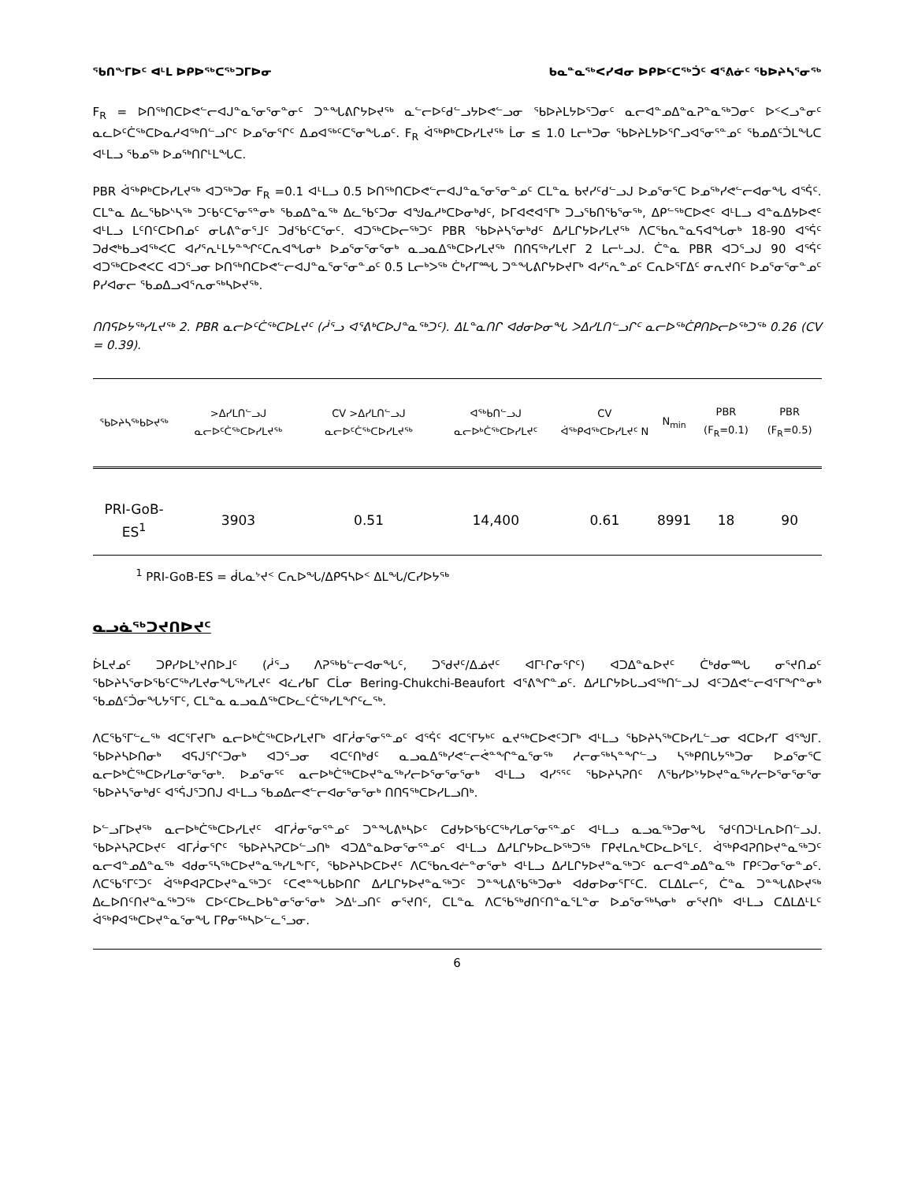ᖃᑎᖕᒥᐅᑦ ᐊᒻᒪ ᐅᑭᐅᖅᑕᖅᑐᒥᐅᓂ ᑲᓇᓐᓇᖅᐸᓯᐊᓂ ᐅᑭᐅᑦᑕᖅᑑᑦ ᐊᕐᕕᓃᑦ ᖃᐅᔨᓴᕐᓂᖅ
F<sub>R</sub> = ᐅᑎᖅᑎᑕᐅᕙᓪᓕᐊᒍᓐᓇᕐᓂᕐᓂᓐᓂᑦ ᑐᓐᖓᕕᒋᔭᐅᔪᖅ ᓇᓪᓕᐅᑦᑯᓪᓗᔭᐅᕙᓪᓗᓂ ᖃᐅᔨᒪᔭᐅᕐᑐᓂᑦ ᓇᓕᐊᓐᓄᐃᓐᓇᕈᓐᓇᖅᑐᓂᑦ ᐅᑉᐸᓗᓐᓂᑦ ᓇᓚᐅᑦᑖᖅᑕᐅᓇᓱᐊᖅᑎᓪᓗᒋᑦ ᐅᓄᕐᓂᕐᒋᑦ ᐃᓄᐊᕐᒃᑦᑕᕐᓂᖓᓄᑦ. F<sub>R</sub> ᐋᖅᑭᒃᑕᐅᓯᒪᔪᖅ ᒫᓂ ≤ 1.0 ᒪᓕᒃᑐᓂ ᖃᐅᔨᒪᔭᐅᕐᒋᓗᐊᕐᓂᕐᓐᓄᑦ ᖃᓄᐃᑦᑑᒪᖓᑕ ᐊᒻᒪᓗ ᖃᓄᖅ ᐅᓄᖅᑎᒋᒻᒪᖓᑕ.
PBR ᐋᖅᑭᒃᑕᐅᓯᒪᔪᖅ ᐊᑐᖅᑐᓂ F<sub>R</sub> =0.1 ᐊᒻᒪᓗ 0.5 ᐅᑎᖅᑎᑕᐅᕙᓪᓕᐊᒍᓐᓇᕐᓂᕐᓂᓐᓄᑦ ᑕᒪᓐᓇ ᑲᔪᓯᑦᑯᓪᓗᒍ ᐅᓄᕐᓂᕐᑕ ᐅᓄᖅᓯᕙᓪᓕᐊᓂᖓ ᐊᕐᕌᑦ. ᑕᒪᓐᓇ ᐃᓚᖃᐅᔅᓴᖅ ᑐᑦᑲᑦᑕᕐᓂᕐᓐᓂᒃ ᖃᓄᐃᓐᓇᖅ ᐃᓚᖃᑦᑐᓂ ᐊᖑᓇᓱᒃᑕᐅᓂᒃᑯᑦ, ᐅᒥᐊᕙᐊᕐᒥᒃ ᑐᓗᖃᑎᖃᕐᓂᖅ, ᐃᑭᓪᖅᑕᐅᕙᑦ ᐊᒻᒪᓗ ᐊᓐᓇᐃᔭᐅᕙᑦ ᐊᒻᒪᓗ ᒪᑦᑎᑦᑕᐅᑎᓄᑦ ᓂᒐᕕᓐᓂᕐᒧᑦ ᑐᑯᖃᑦᑕᕐᓂᑦ. ᐊᑐᖅᑕᐅᓕᖅᑐᑦ PBR ᖃᐅᔨᓴᕐᓂᒃᑯᑦ ᐃᓱᒪᒋᔭᐅᓯᒪᔪᖅ ᐱᑕᖃᕆᓐᓇᕋᐊᖓᓂᒃ 18-90 ᐊᕐᕌᑦ ᑐᑯᕙᒃᑲᓗᐊᖅᐸᑕ ᐊᓯᕐᕆᒻᒪᔭᓐᖏᑦᑕᕆᐊᖓᓂᒃ ᐅᓄᕐᓂᕐᓂᕐᓂᒃ ᓇᓗᓇᐃᖅᑕᐅᓯᒪᔪᖅ ᑎᑎᕋᖅᓯᒪᔪᒥ 2 ᒪᓕᒡᓗᒍ. ᑖᓐᓇ PBR ᐊᑐᕐᓗᒍ 90 ᐊᕐᕌᑦ ᐊᑐᖅᑕᐅᕙᐸᑕ ᐊᑐᕐᓗᓂ ᐅᑎᖅᑎᑕᐅᕙᓪᓕᐊᒍᓐᓇᕐᓂᕐᓂᓐᓄᑦ 0.5 ᒪᓕᒃᐳᖅ ᑖᒃᓯᒥᙵ ᑐᓐᖓᕕᒋᔭᐅᔪᒥᒃ ᐊᓯᕐᕆᓐᓄᑦ ᑕᕆᐅᕐᒥᐃᑦ ᓂᕆᔪᑎᑦ ᐅᓄᕐᓂᕐᓂᓐᓄᑦ ᑭᓯᐊᓂᓕ ᖃᓄᐃᓗᐊᕐᕆᓂᖅᓴᐅᔪᖅ.
ᑎᑎᕋᐅᔭᖅᓯᒪᔪᖅ 2. PBR ᓇᓕᐅᑦᑖᖅᑕᐅᒪᔪᑦ (ᓲᕐᓗ ᐊᕐᕕᒃᑕᐅᒍᓐᓇᖅᑐᑦ). ᐃᒪᓐᓇᑎᒋ ᐊᑯᓂᐅᓂᖓ ᐳᐃᓯᒪᑎᓪᓗᒋᑦ ᓇᓕᐅᖅᑖᑭᑎᐅᓕᐅᖅᑐᖅ 0.26 (CV = 0.39).
| ᖃᐅᔨᓴᖅᑲᐅᔪᖅ | >ᐃᓯᒪᑎᓪᓗᒍ ᓇᓕᐅᑦᑖᖅᑕᐅᓯᒪᔪᖅ | CV >ᐃᓯᒪᑎᓪᓗᒍ ᓇᓕᐅᑦᑖᖅᑕᐅᓯᒪᔪᖅ | ᐊᖅᑲᑎᓪᓗᒍ ᓇᓕᐅᒃᑖᖅᑕᐅᓯᒪᔪᑦ | CV ᐋᖅᑭᐊᖅᑕᐅᓯᒪᔪᑦ N | N<sub>min</sub> | PBR (F<sub>R</sub>=0.1) | PBR (F<sub>R</sub>=0.5) |
| --- | --- | --- | --- | --- | --- | --- | --- |
| PRI-GoB-ES<sup>1</sup> | 3903 | 0.51 | 14,400 | 0.61 | 8991 | 18 | 90 |
<sup>1</sup> PRI-GoB-ES = ᑰᒐᓇᔾᔪᑉ ᑕᕆᐅᖓ/ᐃᑭᕋᓴᐅᑉ ᐃᒪᖓ/ᑕᓯᐅᔭᖅ
ᓇᓗᓈᖅᑐᔪᑎᐅᔪᑦ
ᐆᒪᔪᓄᑦ ᑐᑭᓯᐅᒪᔾᔪᑎᐅᒧᑦ (ᓲᕐᓗ ᐱᕈᖅᑲᓪᓕᐊᓂᖓᑦ, ᑐᖁᔪᑦ/ᐃᓅᔪᑦ ᐊᒥᒻᒋᓂᕐᒋᑦ) ᐊᑐᐃᓐᓇᐅᔪᑦ ᑖᒃᑯᓂᙵ ᓂᕐᔪᑎᓄᑦ ᖃᐅᔨᓴᕐᓂᐅᖃᑦᑕᖅᓯᒪᔪᓂᖓᖅᓯᒪᔪᑦ ᐊᓛᓯᑲᒥ ᑕᒫᓂ Bering-Chukchi-Beaufort ᐊᕐᕕᖏᓐᓄᑦ. ᐃᓱᒪᒋᔭᐅᒐᓗᐊᖅᑎᓪᓗᒍ ᐊᑦᑐᐃᕙᓪᓕᐊᕐᒥᖏᓐᓂᒃ ᖃᓄᐃᑦᑑᓂᖓᔭᕐᒥᑦ, ᑕᒪᓐᓇ ᓇᓗᓇᐃᖅᑕᐅᓚᑦᑖᖅᓯᒪᖏᑦᓚᖅ.
ᐱᑕᖃᕐᒥᓪᓚᖅ ᐊᑕᕐᒥᔪᒥᒃ ᓇᓕᐅᒃᑖᖅᑕᐅᓯᒪᔪᒥᒃ ᐊᒥᓲᓂᕐᓂᕐᓐᓄᑦ ᐊᕐᕌᑦ ᐊᑕᕐᒥᔭᒃᑦ ᓇᔪᖅᑕᐅᕙᑦᑐᒥᒃ ᐊᒻᒪᓗ ᖃᐅᔨᓴᖅᑕᐅᓯᒪᓪᓗᓂ ᐊᑕᐅᓯᒥ ᐊᕐᖑᒥ. ᖃᐅᔨᓴᐅᑎᓂᒃ ᐊᕋᒍᕐᒋᑦᑐᓂᒃ ᐊᑐᕐᓗᓂ ᐊᑕᑦᑎᒃᑯᑦ ᓇᓗᓇᐃᖅᓯᕙᓪᓕᕚᓐᖏᓐᓇᕐᓂᖅ ᓱᓕᓂᖅᓴᓐᖏᓪᓗ ᓴᖅᑭᑎᒐᔭᖅᑐᓂ ᐅᓄᕐᓂᕐᑕ ᓇᓕᐅᒃᑖᖅᑕᐅᓯᒪᓂᕐᓂᕐᓂᒃ. ᐅᓄᕐᓂᕐᑦ ᓇᓕᐅᒃᑖᖅᑕᐅᔪᓐᓇᖅᓯᓕᐅᕐᓂᕐᓂᕐᓂᒃ ᐊᒻᒪᓗ ᐊᓯᕐᕐᑦ ᖃᐅᔨᓴᕈᑎᑦ ᐱᖃᓯᐅᔾᔭᐅᔪᓐᓇᖅᓯᓕᐅᕐᓂᕐᓂᕐᓂ ᖃᐅᔨᓴᕐᓂᒃᑯᑦ ᐊᕐᕌᒍᕐᑐᑎᒍ ᐊᒻᒪᓗ ᖃᓄᐃᓕᕙᓪᓕᐊᓂᕐᓂᕐᓂᒃ ᑎᑎᕋᖅᑕᐅᓯᒪᓗᑎᒃ.
ᐅᓪᓗᒥᐅᔪᖅ ᓇᓕᐅᒃᑖᖅᑕᐅᓯᒪᔪᑦ ᐊᒥᓲᓂᕐᓂᕐᓐᓄᑦ ᑐᓐᖓᕕᒃᓴᐅᑦ ᑕᑯᔭᐅᖃᑦᑕᖅᓯᒪᓂᕐᓂᕐᓐᓄᑦ ᐊᒻᒪᓗ ᓇᓗᓇᖅᑐᓂᖓ ᖁᑦᑎᑐᒻᒪᕆᐅᑎᓪᓗᒍ. ᖃᐅᔨᓴᕈᑕᐅᔪᑦ ᐊᒥᓲᓂᕐᒋᑦ ᖃᐅᔨᓴᕈᑕᐅᓪᓗᑎᒃ ᐊᑐᐃᓐᓇᐅᓂᕐᓂᕐᓐᓄᑦ ᐊᒻᒪᓗ ᐃᓱᒪᒋᔭᐅᓚᐅᖅᑐᖅ ᒥᑭᔪᒪᕆᒃᑕᐅᓚᐅᕐᒪᑦ. ᐋᖅᑭᐊᕈᑎᐅᔪᓐᓇᖅᑐᑦ ᓇᓕᐊᓐᓄᐃᓐᓇᖅ ᐊᑯᓂᕐᓴᖅᑕᐅᔪᓐᓇᖅᓯᒪᖕᒥᑦ, ᖃᐅᔨᓴᐅᑕᐅᔪᑦ ᐱᑕᖃᕆᐊᓖᓐᓂᕐᓂᒃ ᐊᒻᒪᓗ ᐃᓱᒪᒋᔭᐅᔪᓐᓇᖅᑐᑦ ᓇᓕᐊᓐᓄᐃᓐᓇᖅ ᒥᑭᑦᑐᓂᕐᓂᓐᓄᑦ. ᐱᑕᖃᕐᒥᑦᑐᑦ ᐋᖅᑭᐊᕈᑕᐅᔪᓐᓇᖅᑐᑦ ᑦᑕᕙᓐᖓᑲᐅᑎᒋ ᐃᓱᒪᒋᔭᐅᔪᓐᓇᖅᑐᑦ ᑐᓐᖓᕕᖃᖅᑐᓂᒃ ᐊᑯᓂᐅᓂᕐᒥᑦᑕ. ᑕᒪᐃᒪᓕᑦ, ᑖᓐᓇ ᑐᓐᖓᕕᐅᔪᖅ ᐃᓚᐅᑎᑦᑎᔪᓐᓇᖅᑐᖅ ᑕᐅᑦᑕᐅᓚᐅᑲᓐᓂᕐᓂᕐᓂᒃ ᐳᐃᒡᓗᑎᑦ ᓂᕐᔪᑎᑦ, ᑕᒪᓐᓇ ᐱᑕᖃᖅᑯᑎᑦᑎᓐᓇᕐᒪᓐᓂ ᐅᓄᕐᓂᖅᓴᓂᒃ ᓂᕐᔪᑎᒃ ᐊᒻᒪᓗ ᑕᐃᒪᐃᒻᒪᑦ ᐋᖅᑭᐊᖅᑕᐅᔪᓐᓇᕐᓂᖓ ᒥᑭᓂᖅᓴᐅᓪᓚᕐᓗᓂ.
6